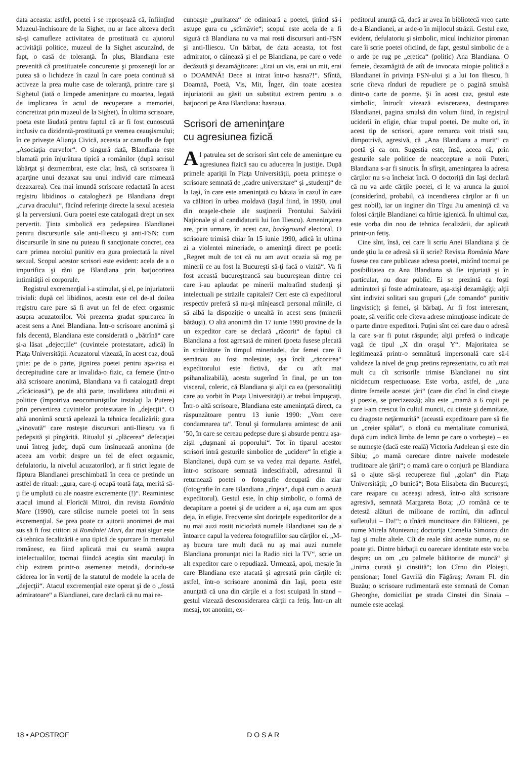data aceasta: astfel, poetei i se reproşează că, înfiinţînd Muzeul-închisoare de la Sighet, nu ar face altceva decît să-şi camufleze activitatea de prostituată cu ajutorul activităţii politice, muzeul de la Sighet ascunzînd, de fapt, o casă de toleranţă. În plus, Blandiana este prevenită că prostituatele concurente şi proxeneţii lor ar putea să o lichideze în cazul în care poeta continuă să activeze la prea multe case de toleranţă, printre care şi Sighetul (iată o limpede ameninţare cu moartea, legată de implicarea în actul de recuperare a memoriei, concretizat prin muzeul de la Sighet). În ultima scrisoare, poeta este lăudată pentru faptul că ar fi fost cunoscută inclusiv ca dizidentă-prostituată pe vremea ceauşismului; în ce priveşte Alianţa Civică, aceasta ar camufla de fapt „Asociaţia curvelor“. O singură dată, Blandiana este blamată prin înjurătura tipică a românilor (după scrisul lăbărţat şi dezmembrat, este clar, însă, că scrisoarea îi aparţine unui dezaxat sau unui individ care mimează dezaxarea). Cea mai imundă scrisoare redactată în acest registru libidinos o catalogheză pe Blandiana drept „curva dracului“, făcînd referinţe directe la sexul acesteia şi la perversiuni. Gura poetei este catalogată drept un sex pervertit. Ţinta simbolică era pedepsirea Blandianei pentru discursurile sale anti-Iliescu şi anti-FSN: cum discursurile în sine nu puteau fi sancţionate concret, cea care primea noroiul punitiv era gura proiectată la nivel sexual. Scopul acestor scrisori este evident: acela de a o impurifica şi răni pe Blandiana prin batjocorirea intimităţii ei corporale.
Registrul excremenţial i-a stimulat, şi el, pe injuriatorii triviali: după cel libidinos, acesta este cel de-al doilea registru care pare să fi avut un fel de efect orgasmic asupra acuzatorilor. Voi prezenta gradat spurcarea în acest sens a Anei Blandiana. Într-o scrisoare anonimă şi fals decentă, Blandiana este considerată o „bătrînă“ care şi-a lăsat „dejecţiile“ (cuvintele protestatare, adică) în Piaţa Universităţii. Acuzatorul vizează, în acest caz, două ţinte: pe de o parte, jignirea poetei pentru aşa-zisa ei decrepitudine care ar invalida-o fizic, ca femeie (într-o altă scrisoare anonimă, Blandiana va fi catalogată drept „cîcăcioasă“), pe de altă parte, invalidarea atitudinii ei politice (împotriva neocomuniştilor instalaţi la Putere) prin pervertirea cuvintelor protestatare în „dejecţii“. O altă anonimă scurtă apelează la tehnica fecalizării: gura „vinovată“ care rosteşte discursuri anti-Iliescu va fi pedepsită şi pîngărită. Ritualul şi „plăcerea“ defecaţiei unui întreg judeţ, după cum insinuează anonima (de aceea am vorbit despre un fel de efect orgasmic, defulatoriu, la nivelul acuzatorilor), ar fi strict legate de făptura Blandianei preschimbată în ceea ce pretinde un astfel de ritual: „gura, care-ţi ocupă toată faţa, merită să-ţi fie umplută cu ale noastre excremente (!)“. Reamintesc atacul imund al Floricăi Mitroi, din revista România Mare (1990), care stîlcise numele poetei tot în sens excremenţial. Se prea poate ca autorii anonimei de mai sus să fi fost cititori ai României Mari, dar mai sigur este că tehnica fecalizării e una tipică de spurcare în mentalul românesc, ea fiind aplicată mai cu seamă asupra intelectualilor, tocmai fiindcă aceştia sînt maculaţi în chip extrem printr-o asemenea metodă, dorindu-se căderea lor în vertij de la statutul de modele la acela de „dejecţii“. Atacul excremenţial este operat şi de o „fostă admiratoare“ a Blandianei, care declară că nu mai re-
cunoaşte „puritatea“ de odinioară a poetei, ţinînd să-i astupe gura cu „scîrnăvie“; scopul este acela de a fi sigură că Blandiana nu va mai rosti discursuri anti-FSN şi anti-Iliescu. Un bărbat, de data aceasta, tot fost admirator, o căinează şi el pe Blandiana, pe care o vede decăzută şi dezamăgitoare: „Erai un vis, erai un mit, erai o DOAMNĂ! Dece ai intrat într-o hasna?!“. Sfîntă, Doamnă, Poetă, Vis, Mit, Înger, din toate acestea injuriatorii au găsit un substitut extrem pentru a o batjocori pe Ana Blandiana: hasnaua.
Scrisori de ameninţare
cu agresiunea fizică
Al patrulea set de scrisori sînt cele de ameninţare cu agresiunea fizică sau cu aducerea în justiţie. După primele apariţii în Piaţa Universităţii, poeta primeşte o scrisoare semnată de „cadre universitare“ şi „studenţi“ de la Iaşi, în care este ameninţată cu bătaia în cazul în care va călători în urbea moldavă (Iaşul fiind, în 1990, unul din oraşele-cheie ale susţinerii Frontului Salvării Naţionale şi al candidaturii lui Ion Iliescu). Ameninţarea are, prin urmare, în acest caz, background electoral. O scrisoare trimisă chiar în 15 iunie 1990, adică în ultima zi a violentei mineriade, o ameninţă direct pe poetă: „Regret mult de tot că nu am avut ocazia să rog pe minerii ce au fost la Bucureşti să-ţi facă o vizită“. Va fi fost această bucureşteancă sau bucureştean dintre cei care i-au aplaudat pe minerii maltratînd studenţi şi intelectuali pe străzile capitalei? Cert este că expeditorul respectiv preferă să nu-şi mînjească personal mîinile, ci să aibă la dispoziţie o unealtă în acest sens (minerii bătăuşi). O altă anonimă din 17 iunie 1990 provine de la un expeditor care se declară „răcorit“ de faptul că Blandiana a fost agresată de mineri (poeta fusese plecată în străinătate în timpul mineriadei, dar femei care îi semănau au fost molestate, aşa încît „răcorirea“ expeditorului este fictivă, dar cu atît mai psihanalizabilă), acesta sugerînd în final, pe un ton visceral, coleric, că Blandiana şi alţii ca ea (personalităţi care au vorbit în Piaţa Universităţii) ar trebui împuşcaţi. Într-o altă scrisoare, Blandiana este ameninţată direct, ca răspunzătoare pentru 13 iunie 1990: „Vom cere condamnarea ta“. Tonul şi formularea amintesc de anii ’50, în care se cereau pedepse dure şi absurde pentru aşa-zişii „duşmani ai poporului“. Tot în tiparul acestor scrisori intră gesturile simbolice de „ucidere“ în efigie a Blandianei, după cum se va vedea mai departe. Astfel, într-o scrisoare semnată indescifrabil, adresantul îi returnează poetei o fotografie decupată din ziar (fotografie în care Blandiana „rînjea“, după cum o acuză expeditorul). Gestul este, în chip simbolic, o formă de decapitare a poetei şi de ucidere a ei, aşa cum am spus deja, în efigie. Frecvente sînt dorinţele expeditorilor de a nu mai auzi rostit niciodată numele Blandianei sau de a întoarce capul la vederea fotografiilor sau cărţilor ei. „M-aş bucura tare mult dacă nu aş mai auzi numele Blandiana pronunţat nici la Radio nici la TV“, scrie un alt expeditor care o repudiază. Urmează, apoi, mesaje în care Blandiana este atacată şi agresată prin cărţile ei: astfel, într-o scrisoare anonimă din Iaşi, poeta este anunţată că una din cărţile ei a fost scuipată în stand – gestul vizează desconsiderarea cărţii ca fetiş. Într-un alt mesaj, tot anonim, ex-
peditorul anunţă că, dacă ar avea în bibliotecă vreo carte de-a Blandianei, ar arde-o în mijlocul străzii. Gestul este, evident, defulatoriu şi simbolic, micul inchizitor piroman care îi scrie poetei oficiind, de fapt, gestul simbolic de a o arde pe rug pe „eretica“ (politic) Ana Blandiana. O femeie, dezamăgită de atît de invocata miopie politică a Blandianei în privinţa FSN-ului şi a lui Ion Iliescu, îi scrie cîteva rînduri de repudiere pe o pagină smulsă dintr-o carte de poeme. Şi în acest caz, gestul este simbolic, întrucît vizează eviscerarea, destruparea Blandianei, pagina smulsă din volum fiind, în registrul uciderii în efigie, chiar trupul poetei. De multe ori, în acest tip de scrisori, apare remarca voit tristă sau, dimpotrivă, agresivă, că „Ana Blandiana a murit“ ca poetă şi ca om. Sugestia este, însă, aceea că, prin gesturile sale politice de neacceptare a noii Puteri, Blandiana s-ar fi sinucis. În sfîrşit, ameninţarea la adresa cărţilor nu s-a încheiat încă. O doctoriţă din Iaşi declară că nu va arde cărţile poetei, ci le va arunca la gunoi (considerînd, probabil, că incendierea cărţilor ar fi un gest nobil), iar un inginer din Tîrgu Jiu ameninţă că va folosi cărţile Blandianei ca hîrtie igienică. În ultimul caz, este vorba din nou de tehnica fecalizării, dar aplicată printr-un fetiş.
Cine sînt, însă, cei care îi scriu Anei Blandiana şi de unde ştiu la ce adresă să îi scrie? Revista România Mare fusese cea care publicase adresa poetei, mizînd tocmai pe posibilitatea ca Ana Blandiana să fie injuriată şi în particular, nu doar public. Ei se prezintă ca foşti admiratori şi foste admiratoare, aşa-zişi dezamăgiţi; alţii sînt indivizi solitari sau grupuri („de comando“ punitiv lingvistic); şi femei, şi bărbaţi. Ar fi fost interesant, poate, să verific cele cîteva adrese minuţioase indicate de o parte dintre expeditori. Puţini sînt cei care dau o adresă la care s-ar fi putut răspunde; alţii preferă o indicaţie vagă de tipul „X din oraşul Y“. Majoritatea se legitimează printr-o semnătură impersonală care să-i valideze la nivel de grup pretins reprezentativ, cu atît mai mult cu cît scrisorile trimise Blandianei nu sînt nicidecum respectuoase. Este vorba, astfel, de „una dintre femeile acestei ţări“ (care din cînd în cînd citeşte şi poezie, se precizează); alta este „mamă a 6 copii pe care i-am crescut în cultul muncii, cu cinste şi demnitate, cu dragoste neţărmurită“ (această expeditoare pare să fie un „creier spălat“, o clonă cu mentalitate comunistă, după cum indică limba de lemn pe care o vorbeşte) – ea se numeşte (dacă este reală) Victoria Ardelean şi este din Sibiu; „o mamă oarecare dintre naivele modestele truditoare ale ţării“; o mamă care o conjură pe Blandiana să o ajute să-şi recupereze fiul „golan“ din Piaţa Universităţii; „O bunică“; Bota Elisabeta din Bucureşti, care reapare cu aceeaşi adresă, într-o altă scrisoare agresivă, semnată Margareta Bota; „O română ce te detestă alături de milioane de romîni, din adîncul sufletului – Da!“; o tînără muncitoare din Fălticeni, pe nume Mirela Munteanu; doctoriţa Cornelia Simonca din Iaşi şi multe altele. Cît de reale sînt aceste nume, nu se poate şti. Dintre bărbaţii cu oarecare identitate este vorba despre: un om „cu palmele bătătorite de muncă“ şi „inima curată şi cinstită“; Ion Cîrnu din Ploieşti, pensionar; Ionel Gavrilă din Făgăraş; Avram Fl. din Buzău; o scrisoare rudimentară este semnată de Coman Gheorghe, domiciliat pe strada Cinstei din Sinaia – numele este acelaşi
18 • APOSTROF D O S A R